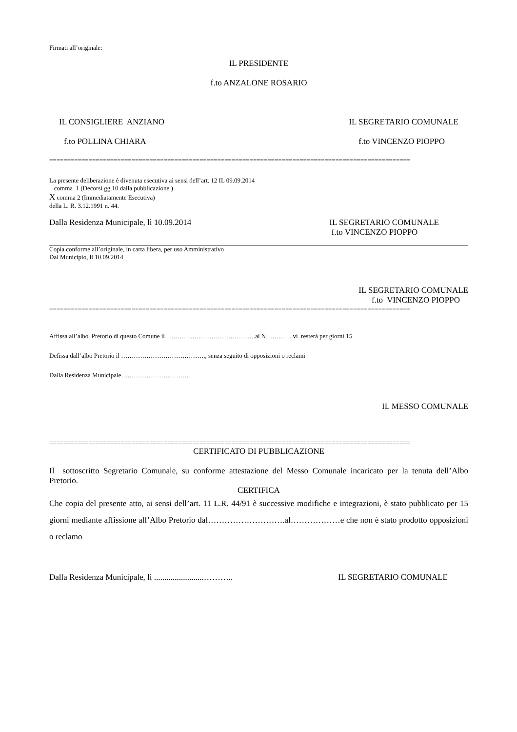Firmati all’originale:
IL PRESIDENTE
f.to ANZALONE ROSARIO
IL CONSIGLIERE ANZIANO IL SEGRETARIO COMUNALE
f.to POLLINA CHIARA f.to VINCENZO PIOPPO
=====================================================================================================
La presente deliberazione è divenuta esecutiva ai sensi dell’art. 12 IL 09.09.2014
comma 1 (Decorsi gg.10 dalla pubblicazione )
X comma 2 (Immediatamente Esecutiva)
della L. R. 3.12.1991 n. 44.
Dalla Residenza Municipale, lì 10.09.2014 IL SEGRETARIO COMUNALE
f.to VINCENZO PIOPPO
Copia conforme all’originale, in carta libera, per uso Amministrativo
Dal Municipio, lì 10.09.2014
IL SEGRETARIO COMUNALE
f.to VINCENZO PIOPPO
=====================================================================================================
Affissa all’albo Pretorio di questo Comune il…………………………………….al N………….vi resterà per giorni 15
Defissa dall’albo Pretorio il …………………………………., senza seguito di opposizioni o reclami
Dalla Residenza Municipale……………………………
IL MESSO COMUNALE
=====================================================================================================
CERTIFICATO DI PUBBLICAZIONE
Il sottoscritto Segretario Comunale, su conforme attestazione del Messo Comunale incaricato per la tenuta dell’Albo Pretorio.
CERTIFICA
Che copia del presente atto, ai sensi dell’art. 11 L.R. 44/91 è successive modifiche e integrazioni, è stato pubblicato per 15 giorni mediante affissione all’Albo Pretorio dal……………………….al………………e che non è stato prodotto opposizioni o reclamo
Dalla Residenza Municipale, lì ........................……….. IL SEGRETARIO COMUNALE